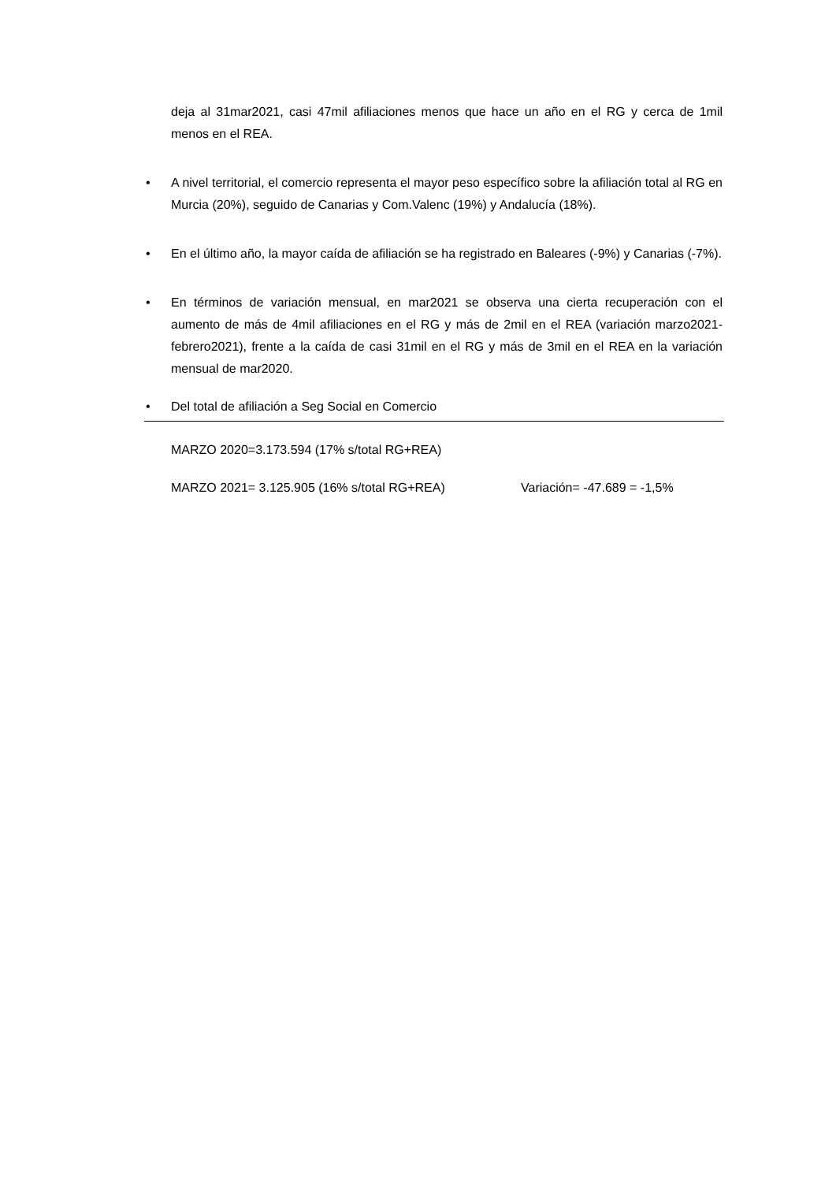deja al 31mar2021, casi 47mil afiliaciones menos que hace un año en el RG y cerca de 1mil menos en el REA.
• A nivel territorial, el comercio representa el mayor peso específico sobre la afiliación total al RG en Murcia (20%), seguido de Canarias y Com.Valenc (19%) y Andalucía (18%).
• En el último año, la mayor caída de afiliación se ha registrado en Baleares (-9%) y Canarias (-7%).
• En términos de variación mensual, en mar2021 se observa una cierta recuperación con el aumento de más de 4mil afiliaciones en el RG y más de 2mil en el REA (variación marzo2021-febrero2021), frente a la caída de casi 31mil en el RG y más de 3mil en el REA en la variación mensual de mar2020.
• Del total de afiliación a Seg Social en Comercio
MARZO 2020=3.173.594 (17% s/total RG+REA)
MARZO 2021= 3.125.905 (16% s/total RG+REA) Variación= -47.689 = -1,5%